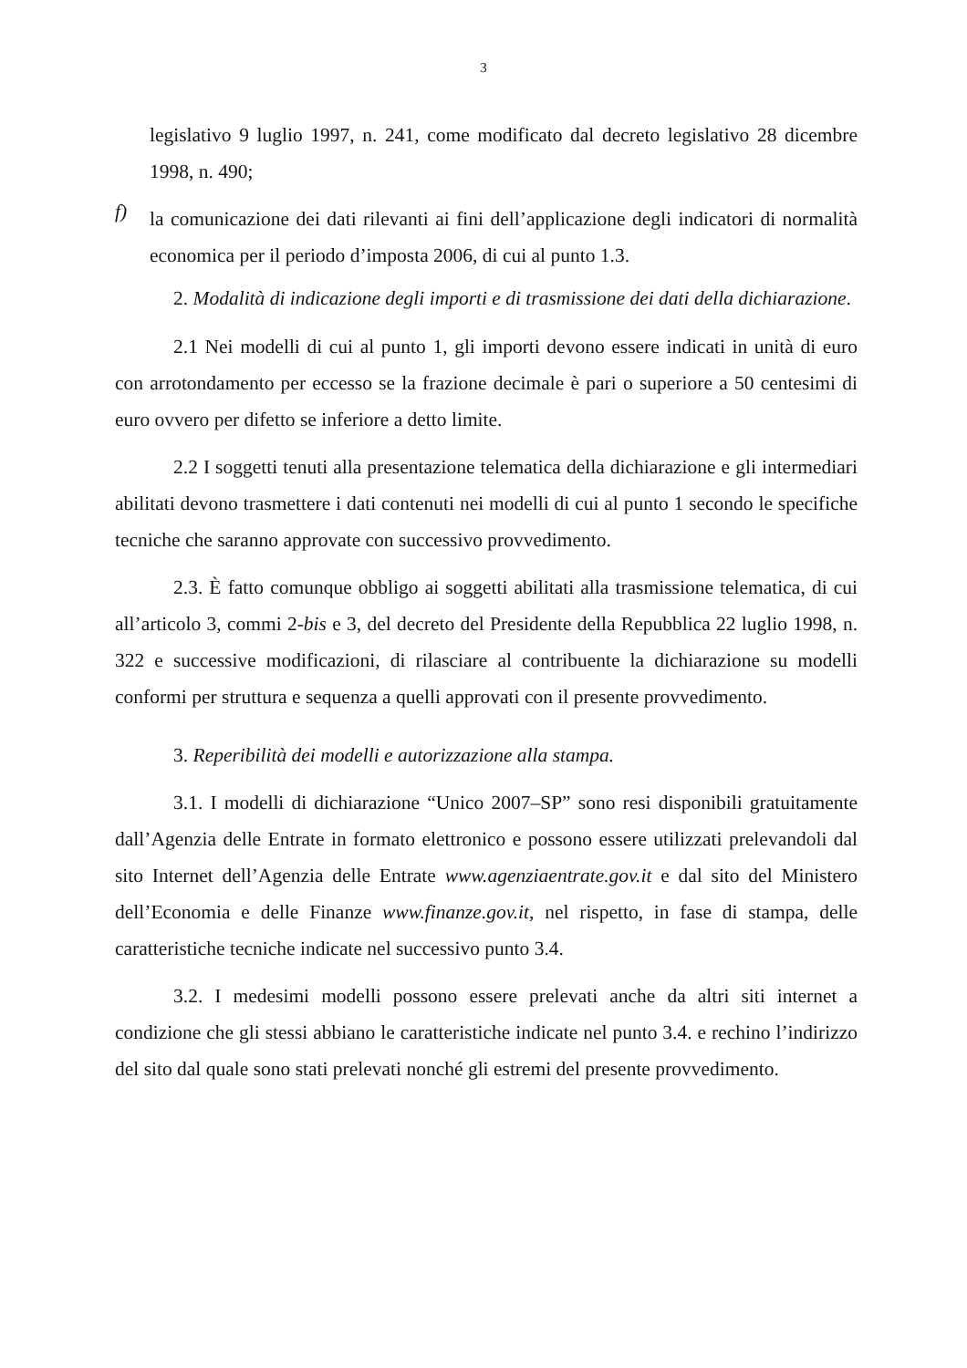3
legislativo 9 luglio 1997, n. 241, come modificato dal decreto legislativo 28 dicembre 1998, n. 490;
f)
la comunicazione dei dati rilevanti ai fini dell’applicazione degli indicatori di normalità economica per il periodo d’imposta 2006, di cui al punto 1.3.
2. Modalità di indicazione degli importi e di trasmissione dei dati della dichiarazione.
2.1 Nei modelli di cui al punto 1, gli importi devono essere indicati in unità di euro con arrotondamento per eccesso se la frazione decimale è pari o superiore a 50 centesimi di euro ovvero per difetto se inferiore a detto limite.
2.2 I soggetti tenuti alla presentazione telematica della dichiarazione e gli intermediari abilitati devono trasmettere i dati contenuti nei modelli di cui al punto 1 secondo le specifiche tecniche che saranno approvate con successivo provvedimento.
2.3. È fatto comunque obbligo ai soggetti abilitati alla trasmissione telematica, di cui all’articolo 3, commi 2-bis e 3, del decreto del Presidente della Repubblica 22 luglio 1998, n. 322 e successive modificazioni, di rilasciare al contribuente la dichiarazione su modelli conformi per struttura e sequenza a quelli approvati con il presente provvedimento.
3. Reperibilità dei modelli e autorizzazione alla stampa.
3.1. I modelli di dichiarazione “Unico 2007–SP” sono resi disponibili gratuitamente dall’Agenzia delle Entrate in formato elettronico e possono essere utilizzati prelevandoli dal sito Internet dell’Agenzia delle Entrate www.agenziaentrate.gov.it e dal sito del Ministero dell’Economia e delle Finanze www.finanze.gov.it, nel rispetto, in fase di stampa, delle caratteristiche tecniche indicate nel successivo punto 3.4.
3.2. I medesimi modelli possono essere prelevati anche da altri siti internet a condizione che gli stessi abbiano le caratteristiche indicate nel punto 3.4. e rechino l’indirizzo del sito dal quale sono stati prelevati nonché gli estremi del presente provvedimento.